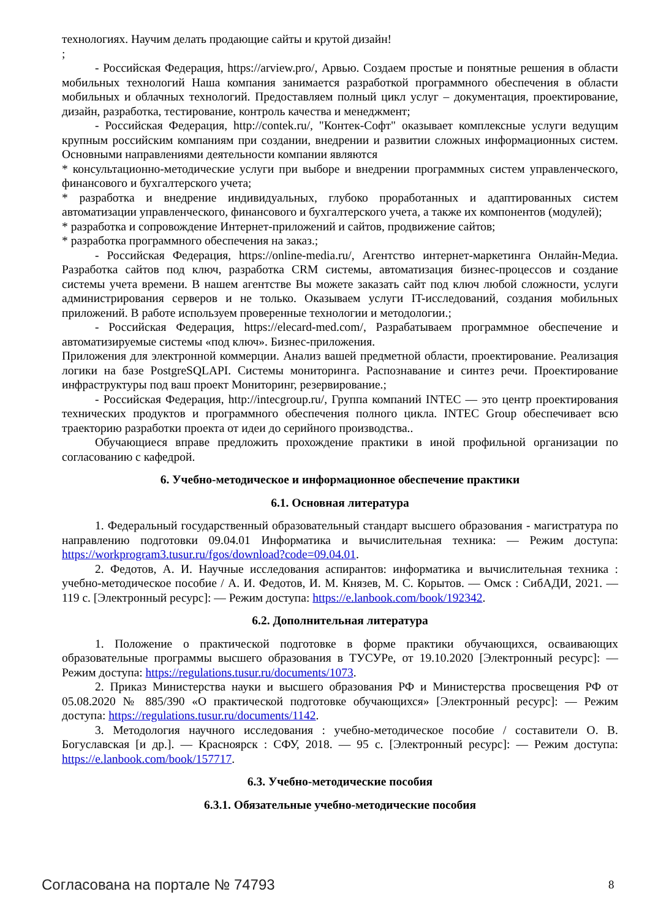технологиях. Научим делать продающие сайты и крутой дизайн!
;
- Российская Федерация, https://arview.pro/, Арвью. Создаем простые и понятные решения в области мобильных технологий Наша компания занимается разработкой программного обеспечения в области мобильных и облачных технологий. Предоставляем полный цикл услуг – документация, проектирование, дизайн, разработка, тестирование, контроль качества и менеджмент;
- Российская Федерация, http://contek.ru/, "Контек-Софт" оказывает комплексные услуги ведущим крупным российским компаниям при создании, внедрении и развитии сложных информационных систем. Основными направлениями деятельности компании являются
* консультационно-методические услуги при выборе и внедрении программных систем управленческого, финансового и бухгалтерского учета;
* разработка и внедрение индивидуальных, глубоко проработанных и адаптированных систем автоматизации управленческого, финансового и бухгалтерского учета, а также их компонентов (модулей);
* разработка и сопровождение Интернет-приложений и сайтов, продвижение сайтов;
* разработка программного обеспечения на заказ.;
- Российская Федерация, https://online-media.ru/, Агентство интернет-маркетинга Онлайн-Медиа. Разработка сайтов под ключ, разработка CRM системы, автоматизация бизнес-процессов и создание системы учета времени. В нашем агентстве Вы можете заказать сайт под ключ любой сложности, услуги администрирования серверов и не только. Оказываем услуги IT-исследований, создания мобильных приложений. В работе используем проверенные технологии и методологии.;
- Российская Федерация, https://elecard-med.com/, Разрабатываем программное обеспечение и автоматизируемые системы «под ключ». Бизнес-приложения.
Приложения для электронной коммерции. Анализ вашей предметной области, проектирование. Реализация логики на базе PostgreSQLAPI. Системы мониторинга. Распознавание и синтез речи. Проектирование инфраструктуры под ваш проект Мониторинг, резервирование.;
- Российская Федерация, http://intecgroup.ru/, Группа компаний INTEC — это центр проектирования технических продуктов и программного обеспечения полного цикла. INTEC Group обеспечивает всю траекторию разработки проекта от идеи до серийного производства..
Обучающиеся вправе предложить прохождение практики в иной профильной организации по согласованию с кафедрой.
6. Учебно-методическое и информационное обеспечение практики
6.1. Основная литература
1. Федеральный государственный образовательный стандарт высшего образования - магистратура по направлению подготовки 09.04.01 Информатика и вычислительная техника: — Режим доступа: https://workprogram3.tusur.ru/fgos/download?code=09.04.01.
2. Федотов, А. И. Научные исследования аспирантов: информатика и вычислительная техника : учебно-методическое пособие / А. И. Федотов, И. М. Князев, М. С. Корытов. — Омск : СибАДИ, 2021. — 119 с. [Электронный ресурс]: — Режим доступа: https://e.lanbook.com/book/192342.
6.2. Дополнительная литература
1. Положение о практической подготовке в форме практики обучающихся, осваивающих образовательные программы высшего образования в ТУСУРе, от 19.10.2020 [Электронный ресурс]: — Режим доступа: https://regulations.tusur.ru/documents/1073.
2. Приказ Министерства науки и высшего образования РФ и Министерства просвещения РФ от 05.08.2020 № 885/390 «О практической подготовке обучающихся» [Электронный ресурс]: — Режим доступа: https://regulations.tusur.ru/documents/1142.
3. Методология научного исследования : учебно-методическое пособие / составители О. В. Богуславская [и др.]. — Красноярск : СФУ, 2018. — 95 с. [Электронный ресурс]: — Режим доступа: https://e.lanbook.com/book/157717.
6.3. Учебно-методические пособия
6.3.1. Обязательные учебно-методические пособия
Согласована на портале № 74793 8